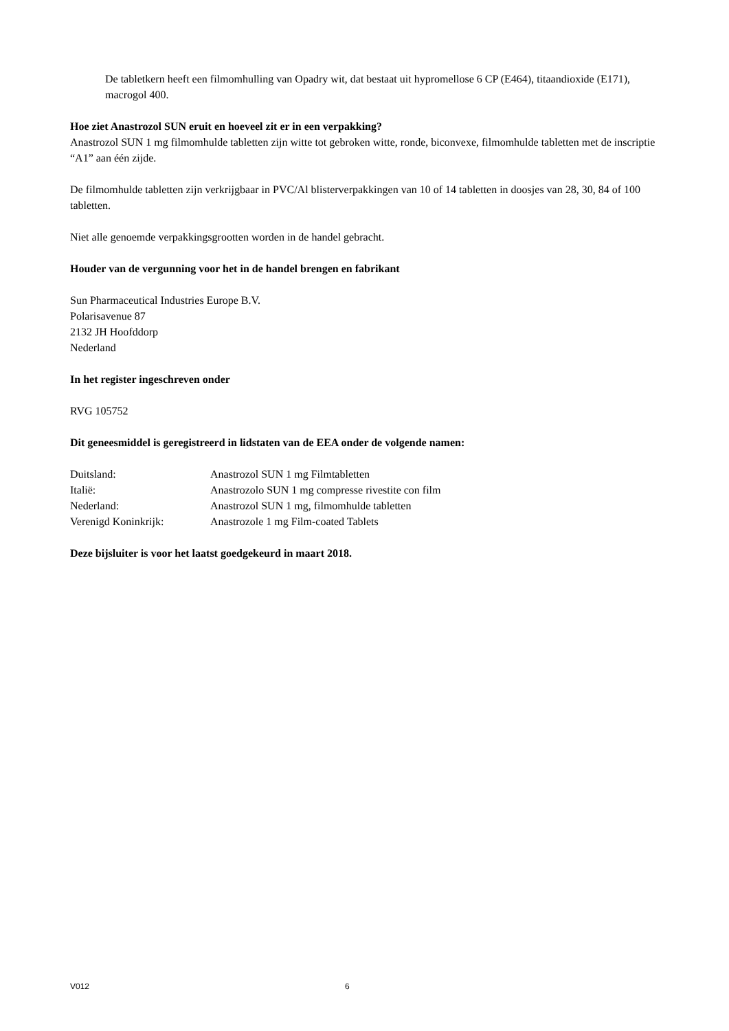De tabletkern heeft een filmomhulling van Opadry wit, dat bestaat uit hypromellose 6 CP (E464), titaandioxide (E171), macrogol 400.
Hoe ziet Anastrozol SUN eruit en hoeveel zit er in een verpakking?
Anastrozol SUN 1 mg filmomhulde tabletten zijn witte tot gebroken witte, ronde, biconvexe, filmomhulde tabletten met de inscriptie “A1” aan één zijde.
De filmomhulde tabletten zijn verkrijgbaar in PVC/Al blisterverpakkingen van 10 of 14 tabletten in doosjes van 28, 30, 84 of 100 tabletten.
Niet alle genoemde verpakkingsgrootten worden in de handel gebracht.
Houder van de vergunning voor het in de handel brengen en fabrikant
Sun Pharmaceutical Industries Europe B.V.
Polarisavenue 87
2132 JH Hoofddorp
Nederland
In het register ingeschreven onder
RVG 105752
Dit geneesmiddel is geregistreerd in lidstaten van de EEA onder de volgende namen:
| Duitsland: | Anastrozol SUN 1 mg Filmtabletten |
| Italië: | Anastrozolo SUN 1 mg compresse rivestite con film |
| Nederland: | Anastrozol SUN 1 mg, filmomhulde tabletten |
| Verenigd Koninkrijk: | Anastrozole 1 mg Film-coated Tablets |
Deze bijsluiter is voor het laatst goedgekeurd in maart 2018.
V012 6